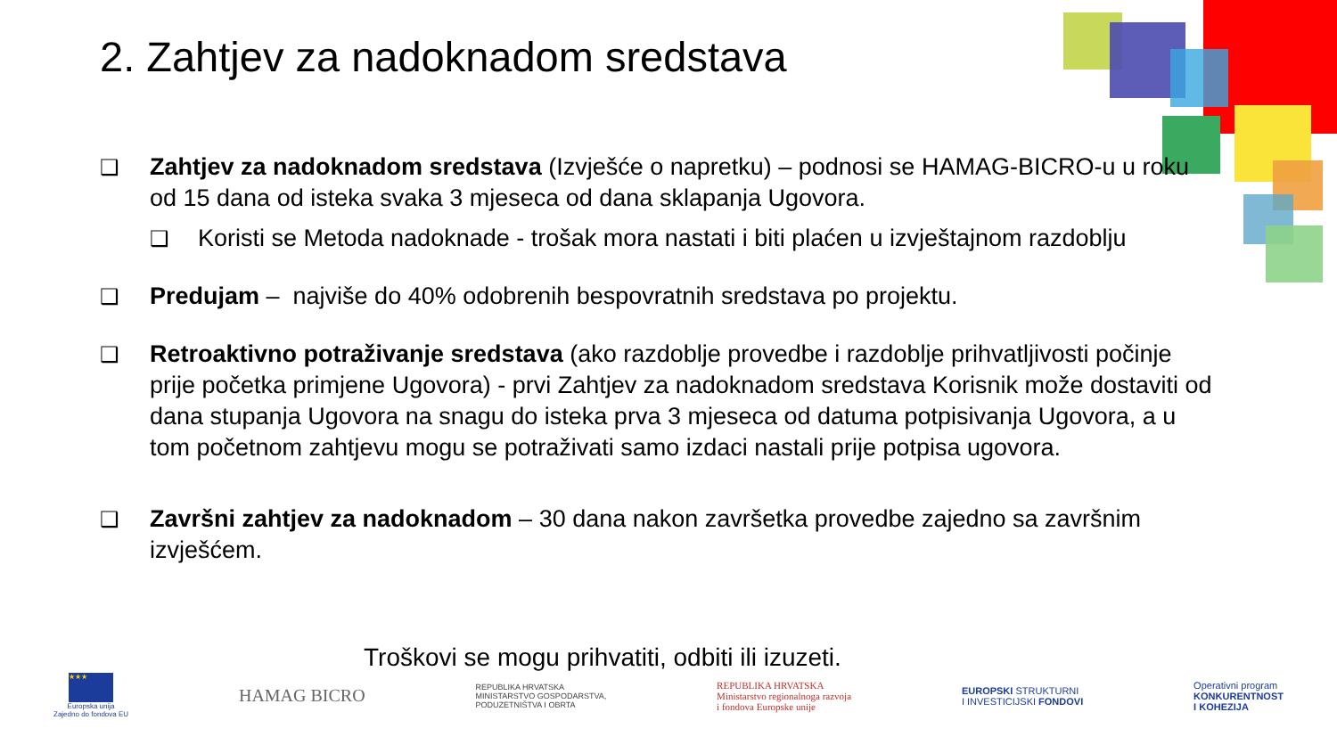2. Zahtjev za nadoknadom sredstava
❑ Zahtjev za nadoknadom sredstava (Izvješće o napretku) – podnosi se HAMAG-BICRO-u u roku od 15 dana od isteka svaka 3 mjeseca od dana sklapanja Ugovora.
❑ Koristi se Metoda nadoknade - trošak mora nastati i biti plaćen u izvještajnom razdoblju
❑ Predujam – najviše do 40% odobrenih bespovratnih sredstava po projektu.
❑ Retroaktivno potraživanje sredstava (ako razdoblje provedbe i razdoblje prihvatljivosti počinje prije početka primjene Ugovora) - prvi Zahtjev za nadoknadom sredstava Korisnik može dostaviti od dana stupanja Ugovora na snagu do isteka prva 3 mjeseca od datuma potpisivanja Ugovora, a u tom početnom zahtjevu mogu se potraživati samo izdaci nastali prije potpisa ugovora.
❑ Završni zahtjev za nadoknadom – 30 dana nakon završetka provedbe zajedno sa završnim izvješćem.
Troškovi se mogu prihvatiti, odbiti ili izuzeti.
★★★
Europska unija
Zajedno do fondova EU
HAMAG BICRO
REPUBLIKA HRVATSKA
MINISTARSTVO GOSPODARSTVA,
PODUZETNIŠTVA I OBRTA
REPUBLIKA HRVATSKA
Ministarstvo regionalnoga razvoja
i fondova Europske unije
EUROPSKI STRUKTURNI
I INVESTICIJSKI FONDOVI
Operativni program
KONKURENTNOST
I KOHEZIJA